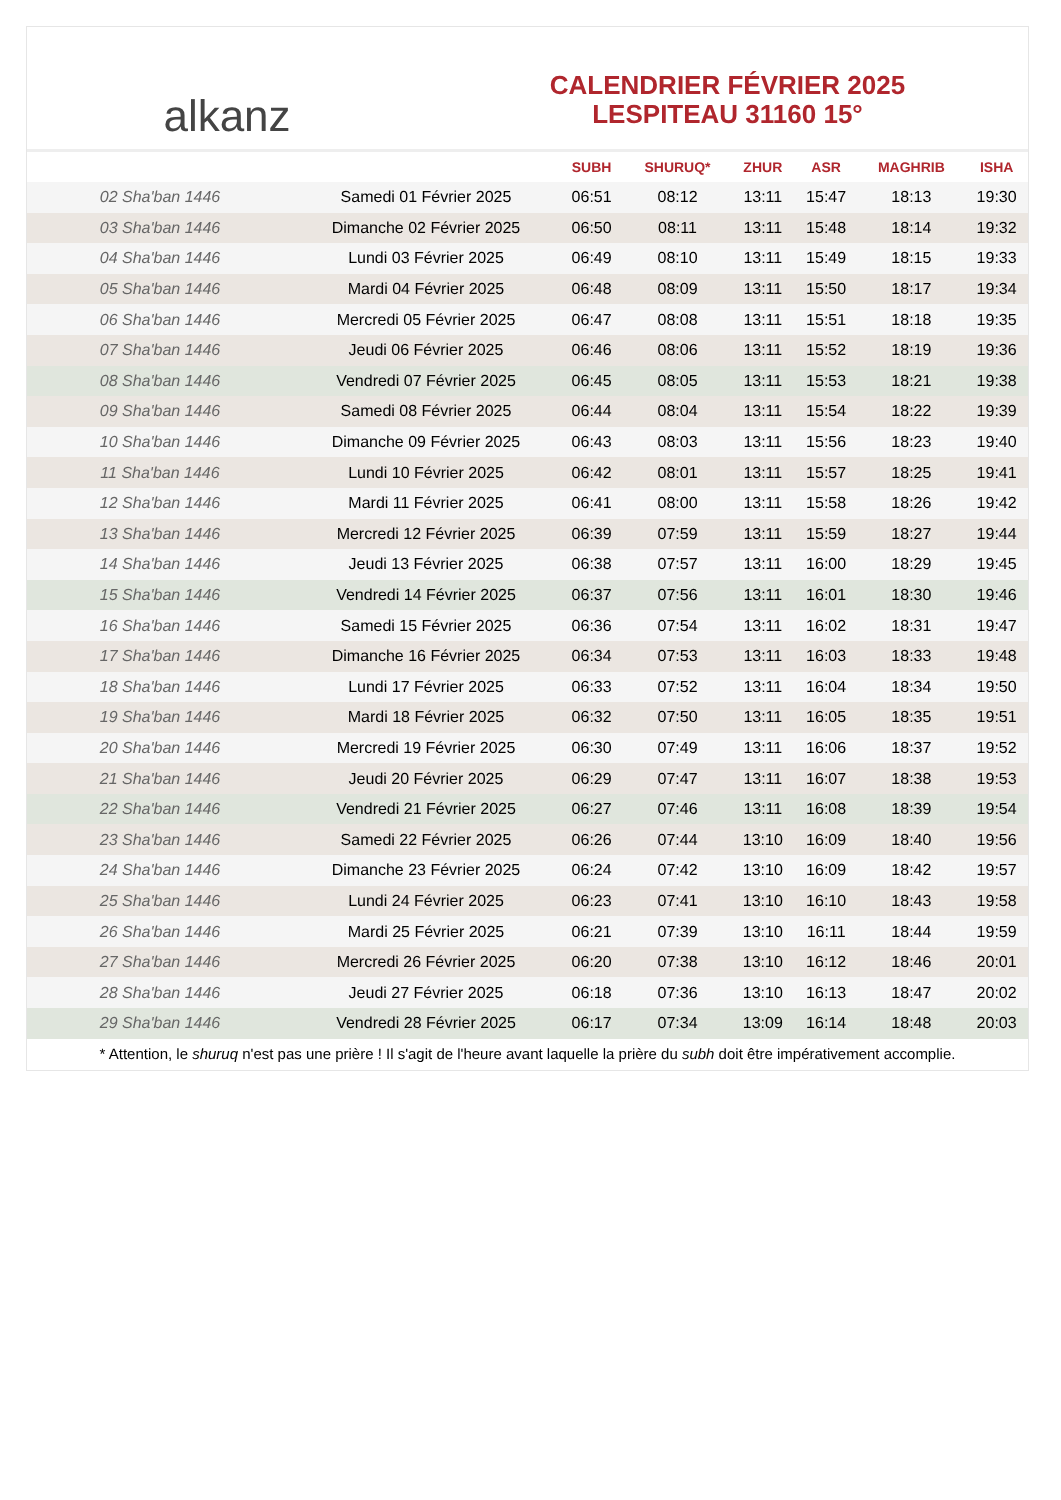alkanz
CALENDRIER FÉVRIER 2025
LESPITEAU 31160 15°
| | | SUBH | SHURUQ* | ZHUR | ASR | MAGHRIB | ISHA |
| --- | --- | --- | --- | --- | --- | --- | --- |
| 02 Sha'ban 1446 | Samedi 01 Février 2025 | 06:51 | 08:12 | 13:11 | 15:47 | 18:13 | 19:30 |
| 03 Sha'ban 1446 | Dimanche 02 Février 2025 | 06:50 | 08:11 | 13:11 | 15:48 | 18:14 | 19:32 |
| 04 Sha'ban 1446 | Lundi 03 Février 2025 | 06:49 | 08:10 | 13:11 | 15:49 | 18:15 | 19:33 |
| 05 Sha'ban 1446 | Mardi 04 Février 2025 | 06:48 | 08:09 | 13:11 | 15:50 | 18:17 | 19:34 |
| 06 Sha'ban 1446 | Mercredi 05 Février 2025 | 06:47 | 08:08 | 13:11 | 15:51 | 18:18 | 19:35 |
| 07 Sha'ban 1446 | Jeudi 06 Février 2025 | 06:46 | 08:06 | 13:11 | 15:52 | 18:19 | 19:36 |
| 08 Sha'ban 1446 | Vendredi 07 Février 2025 | 06:45 | 08:05 | 13:11 | 15:53 | 18:21 | 19:38 |
| 09 Sha'ban 1446 | Samedi 08 Février 2025 | 06:44 | 08:04 | 13:11 | 15:54 | 18:22 | 19:39 |
| 10 Sha'ban 1446 | Dimanche 09 Février 2025 | 06:43 | 08:03 | 13:11 | 15:56 | 18:23 | 19:40 |
| 11 Sha'ban 1446 | Lundi 10 Février 2025 | 06:42 | 08:01 | 13:11 | 15:57 | 18:25 | 19:41 |
| 12 Sha'ban 1446 | Mardi 11 Février 2025 | 06:41 | 08:00 | 13:11 | 15:58 | 18:26 | 19:42 |
| 13 Sha'ban 1446 | Mercredi 12 Février 2025 | 06:39 | 07:59 | 13:11 | 15:59 | 18:27 | 19:44 |
| 14 Sha'ban 1446 | Jeudi 13 Février 2025 | 06:38 | 07:57 | 13:11 | 16:00 | 18:29 | 19:45 |
| 15 Sha'ban 1446 | Vendredi 14 Février 2025 | 06:37 | 07:56 | 13:11 | 16:01 | 18:30 | 19:46 |
| 16 Sha'ban 1446 | Samedi 15 Février 2025 | 06:36 | 07:54 | 13:11 | 16:02 | 18:31 | 19:47 |
| 17 Sha'ban 1446 | Dimanche 16 Février 2025 | 06:34 | 07:53 | 13:11 | 16:03 | 18:33 | 19:48 |
| 18 Sha'ban 1446 | Lundi 17 Février 2025 | 06:33 | 07:52 | 13:11 | 16:04 | 18:34 | 19:50 |
| 19 Sha'ban 1446 | Mardi 18 Février 2025 | 06:32 | 07:50 | 13:11 | 16:05 | 18:35 | 19:51 |
| 20 Sha'ban 1446 | Mercredi 19 Février 2025 | 06:30 | 07:49 | 13:11 | 16:06 | 18:37 | 19:52 |
| 21 Sha'ban 1446 | Jeudi 20 Février 2025 | 06:29 | 07:47 | 13:11 | 16:07 | 18:38 | 19:53 |
| 22 Sha'ban 1446 | Vendredi 21 Février 2025 | 06:27 | 07:46 | 13:11 | 16:08 | 18:39 | 19:54 |
| 23 Sha'ban 1446 | Samedi 22 Février 2025 | 06:26 | 07:44 | 13:10 | 16:09 | 18:40 | 19:56 |
| 24 Sha'ban 1446 | Dimanche 23 Février 2025 | 06:24 | 07:42 | 13:10 | 16:09 | 18:42 | 19:57 |
| 25 Sha'ban 1446 | Lundi 24 Février 2025 | 06:23 | 07:41 | 13:10 | 16:10 | 18:43 | 19:58 |
| 26 Sha'ban 1446 | Mardi 25 Février 2025 | 06:21 | 07:39 | 13:10 | 16:11 | 18:44 | 19:59 |
| 27 Sha'ban 1446 | Mercredi 26 Février 2025 | 06:20 | 07:38 | 13:10 | 16:12 | 18:46 | 20:01 |
| 28 Sha'ban 1446 | Jeudi 27 Février 2025 | 06:18 | 07:36 | 13:10 | 16:13 | 18:47 | 20:02 |
| 29 Sha'ban 1446 | Vendredi 28 Février 2025 | 06:17 | 07:34 | 13:09 | 16:14 | 18:48 | 20:03 |
* Attention, le shuruq n'est pas une prière ! Il s'agit de l'heure avant laquelle la prière du subh doit être impérativement accomplie.